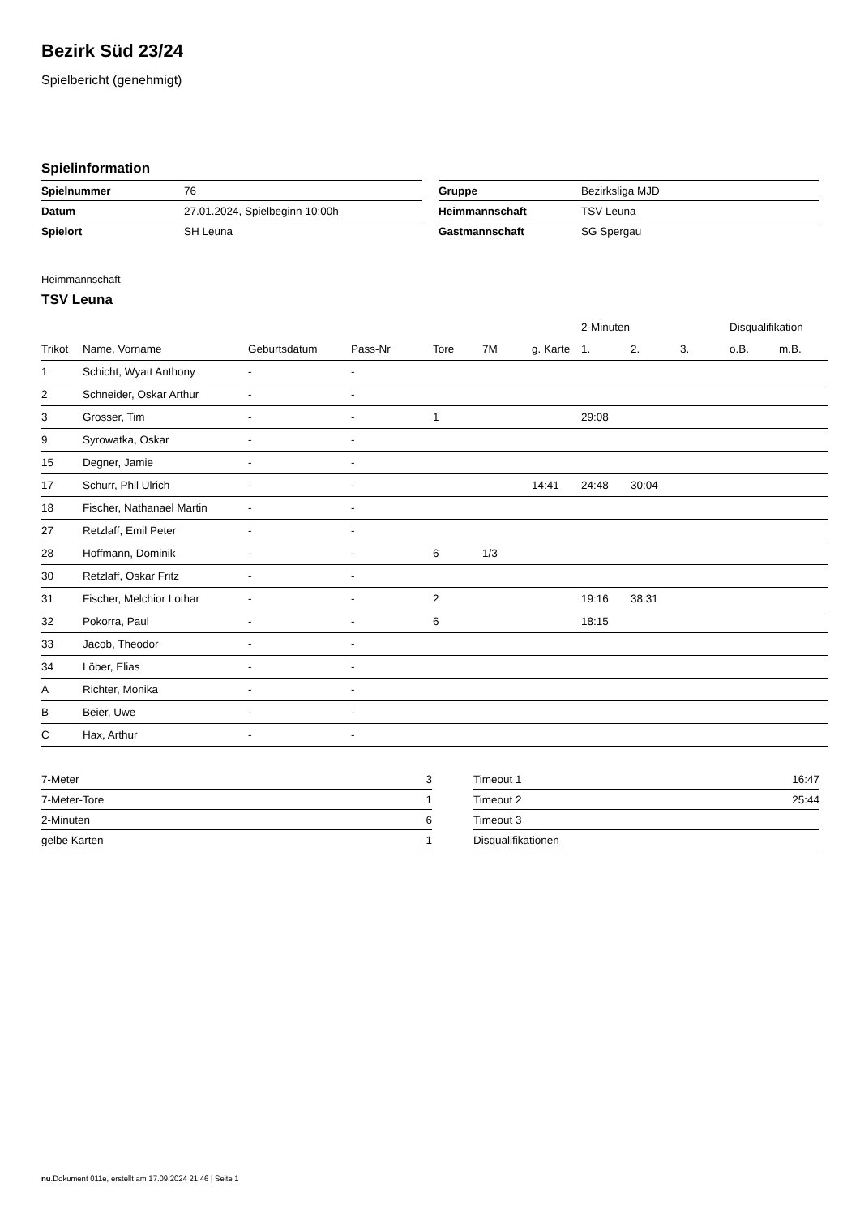Bezirk Süd 23/24
Spielbericht (genehmigt)
Spielinformation
| Spielnummer | 76 |
| Datum | 27.01.2024, Spielbeginn 10:00h |
| Spielort | SH Leuna |
| Gruppe | Bezirksliga MJD |
| Heimmannschaft | TSV Leuna |
| Gastmannschaft | SG Spergau |
Heimmannschaft
TSV Leuna
| | | | | | | | 2-Minuten | | | Disqualifikation | |
| --- | --- | --- | --- | --- | --- | --- | --- | --- | --- | --- | --- |
| Trikot | Name, Vorname | Geburtsdatum | Pass-Nr | Tore | 7M | g. Karte | 1. | 2. | 3. | o.B. | m.B. |
| 1 | Schicht, Wyatt Anthony | - | - | | | | | | | | |
| 2 | Schneider, Oskar Arthur | - | - | | | | | | | | |
| 3 | Grosser, Tim | - | - | 1 | | | 29:08 | | | | |
| 9 | Syrowatka, Oskar | - | - | | | | | | | | |
| 15 | Degner, Jamie | - | - | | | | | | | | |
| 17 | Schurr, Phil Ulrich | - | - | | | 14:41 | 24:48 | 30:04 | | | |
| 18 | Fischer, Nathanael Martin | - | - | | | | | | | | |
| 27 | Retzlaff, Emil Peter | - | - | | | | | | | | |
| 28 | Hoffmann, Dominik | - | - | 6 | 1/3 | | | | | | |
| 30 | Retzlaff, Oskar Fritz | - | - | | | | | | | | |
| 31 | Fischer, Melchior Lothar | - | - | 2 | | | 19:16 | 38:31 | | | |
| 32 | Pokorra, Paul | - | - | 6 | | | 18:15 | | | | |
| 33 | Jacob, Theodor | - | - | | | | | | | | |
| 34 | Löber, Elias | - | - | | | | | | | | |
| A | Richter, Monika | - | - | | | | | | | | |
| B | Beier, Uwe | - | - | | | | | | | | |
| C | Hax, Arthur | - | - | | | | | | | | |
| 7-Meter | 3 |
| 7-Meter-Tore | 1 |
| 2-Minuten | 6 |
| gelbe Karten | 1 |
| Timeout 1 | 16:47 |
| Timeout 2 | 25:44 |
| Timeout 3 | |
| Disqualifikationen | |
nu.Dokument 011e, erstellt am 17.09.2024 21:46 | Seite 1